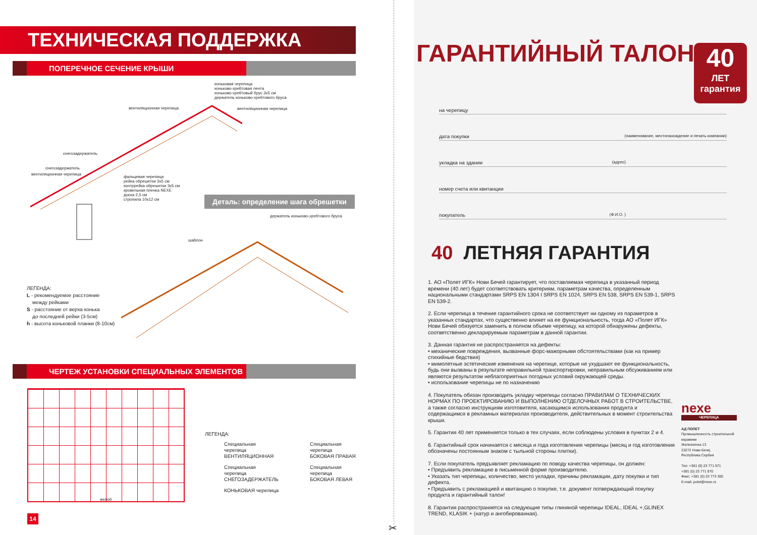ТЕХНИЧЕСКАЯ ПОДДЕРЖКА
ПОПЕРЕЧНОЕ СЕЧЕНИЕ КРЫШИ
коньковая черепица
коньково-хребтовая лента
коньково-хребтовый брус 3х5 см
держатель коньково-хребтового бруса
вентиляционная черепица вентиляционная черепица
снегозадержатель
снегозадержатель
вентиляционная черепица
фальцевая черепица
рейка обрешетки 3х5 см
контррейка обрешетки 3х5 см
кровельная пленка NEXE
доска 2,5 см
стропила 10х12 см
Деталь: определение шага обрешетки
держатель коньково-хребтового бруса
шаблон
ЛЕГЕНДА:
L - рекомендуемое расстояние
между рейками
S - расстояние от верха конька
до последней рейки (3-5см)
h - высота коньковой планки (8-10см)
ЧЕРТЕЖ УСТАНОВКИ СПЕЦИАЛЬНЫХ ЭЛЕМЕНТОВ
желоб
ЛЕГЕНДА:
Специальная
черепица
ВЕНТИЛЯЦИОННАЯ
Специальная
черепица
БОКОВАЯ ПРАВАЯ
Специальная
черепица
СНЕГОЗАДЕРЖАТЕЛЬ
Специальная
черепица
БОКОВАЯ ЛЕВАЯ
КОНЬКОВАЯ черепица
14
✂
ГАРАНТИЙНЫЙ ТАЛОН
40
ЛЕТ
гарантия
на черепицу
дата покупки (наименование, местонахождение и печать компании)
укладка на здании (адрес)
номер счета или квитанции
покупатель (Ф.И.О. )
40 ЛЕТНЯЯ ГАРАНТИЯ
1. АО «Полет ИГК» Нови Бечей гарантирует, что поставляемая черепица в указанный период времени (40 лет) будет соответствовать критериям, параметрам качества, определенным национальными стандартами SRPS EN 1304 I SRPS EN 1024, SRPS EN 538, SRPS EN 539-1, SRPS EN 539-2.
2. Если черепица в течение гарантийного срока не соответствует ни одному из параметров в указанных стандартах, что существенно влияет на ее функциональность, тогда АО «Полет ИГК» Нови Бечей обязуется заменить в полном объеме черепицу, на которой обнаружены дефекты, соответственно декларируемым параметрам в данной гарантии.
3. Данная гарантия не распространяется на дефекты:
• механические повреждения, вызванные форс-мажорными обстоятельствами (как на пример стихийные бедствия)
• мимолетные эстетические изменения на черепице, которые не ухудшают ее функциональность, будь они вызваны в результате неправильной транспортировки, неправильным обсуживанием или являются результатом неблагоприятных погодных условий окружающей среды.
• использование черепицы не по назначению
4. Покупатель обязан производить укладку черепицы согласно ПРАВИЛАМ О ТЕХНИЧЕСКИХ НОРМАХ ПО ПРОЕКТИРОВАНИЮ И ВЫПОЛНЕНИЮ ОТДЕЛОЧНЫХ РАБОТ В СТРОИТЕЛЬСТВЕ, а также согласно инструкциям изготовителя, касающимся использования продукта и содержащимся в рекламных материалах производителя, действительных в момент строительства крыши.
5. Гарантия 40 лет применяется только в тех случаях, если соблюдены условия в пунктах 2 и 4.
6. Гарантийный срок начинается с месяца и года изготовления черепицы (месяц и год изготовления обозначены постоянным знаком с тыльной стороны плитки).
7. Если покупатель предъявляет рекламацию по поводу качества черепицы, он должен:
• Предъявить рекламацию в письменной форме производителю.
• Указать тип черепицы, количество, место укладки, причины рекламации, дату покупки и тип дефекта.
• Предъявить с рекламацией и квитанцию о покупке, т.е. документ потверждающий покупку продукта и гарантийный талон!
8. Гарантия распространяется на следующие типы глиняной черепицы IDEAL, IDEAL +,GLINEX TREND, KLASIK + (натур и ангобированная).
nexe
ЧЕРЕПИЦА
АД ПОЛЕТ
Промышленность строительной керамики
Железничка 13
23272 Нови Бечеј
Республика Сербия
Тел: +381 (0) 23 771 971
+381 (0) 23 771 970
Факс: +381 (0) 23 773 300
E-mail: polet@nexe.rs